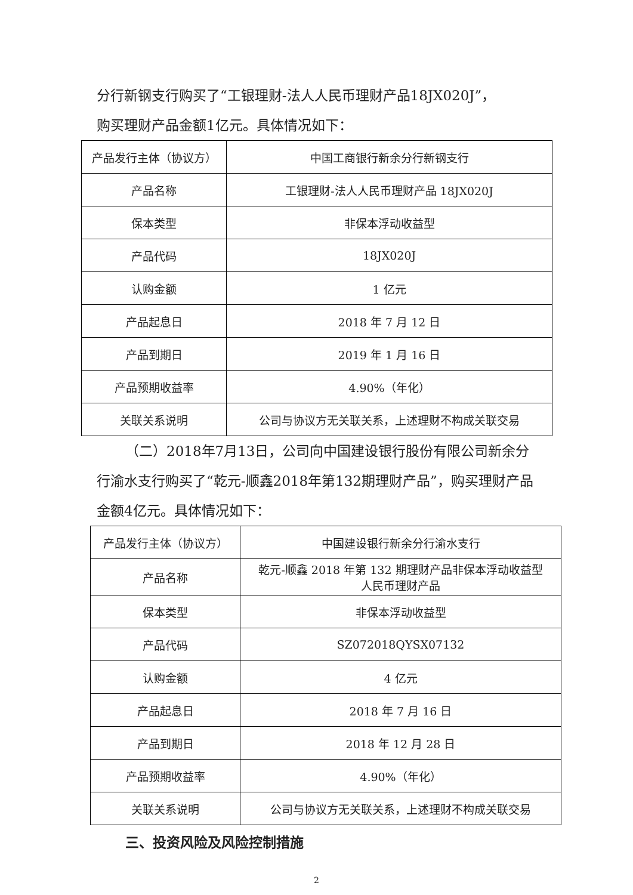分行新钢支行购买了“工银理财-法人人民币理财产品18JX020J”，
购买理财产品金额1亿元。具体情况如下：
| 产品发行主体（协议方） | 中国工商银行新余分行新钢支行 |
| 产品名称 | 工银理财-法人人民币理财产品 18JX020J |
| 保本类型 | 非保本浮动收益型 |
| 产品代码 | 18JX020J |
| 认购金额 | 1 亿元 |
| 产品起息日 | 2018 年 7 月 12 日 |
| 产品到期日 | 2019 年 1 月 16 日 |
| 产品预期收益率 | 4.90%（年化） |
| 关联关系说明 | 公司与协议方无关联关系，上述理财不构成关联交易 |
（二）2018年7月13日，公司向中国建设银行股份有限公司新余分行渝水支行购买了“乾元-顺鑫2018年第132期理财产品”，购买理财产品金额4亿元。具体情况如下：
| 产品发行主体（协议方） | 中国建设银行新余分行渝水支行 |
| 产品名称 | 乾元-顺鑫 2018 年第 132 期理财产品非保本浮动收益型 人民币理财产品 |
| 保本类型 | 非保本浮动收益型 |
| 产品代码 | SZ072018QYSX07132 |
| 认购金额 | 4 亿元 |
| 产品起息日 | 2018 年 7 月 16 日 |
| 产品到期日 | 2018 年 12 月 28 日 |
| 产品预期收益率 | 4.90%（年化） |
| 关联关系说明 | 公司与协议方无关联关系，上述理财不构成关联交易 |
三、投资风险及风险控制措施
2